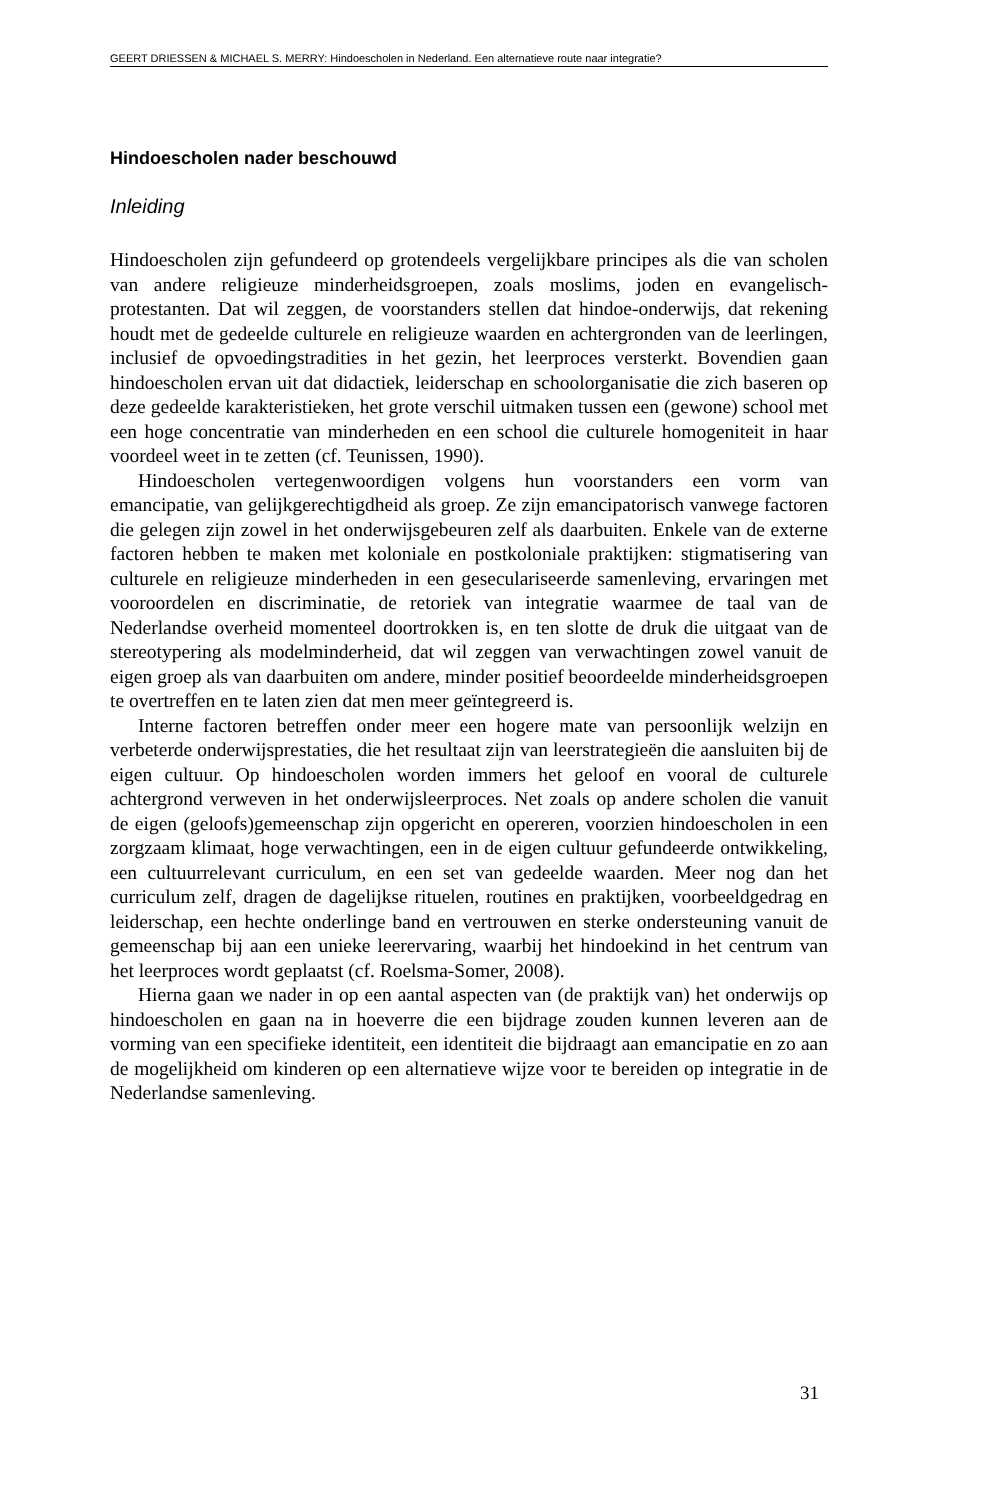GEERT DRIESSEN & MICHAEL S. MERRY: Hindoescholen in Nederland. Een alternatieve route naar integratie?
Hindoescholen nader beschouwd
Inleiding
Hindoescholen zijn gefundeerd op grotendeels vergelijkbare principes als die van scholen van andere religieuze minderheidsgroepen, zoals moslims, joden en evangelisch-protestanten. Dat wil zeggen, de voorstanders stellen dat hindoe-onderwijs, dat rekening houdt met de gedeelde culturele en religieuze waarden en achtergronden van de leerlingen, inclusief de opvoedingstradities in het gezin, het leerproces versterkt. Bovendien gaan hindoescholen ervan uit dat didactiek, leiderschap en schoolorganisatie die zich baseren op deze gedeelde karakteristieken, het grote verschil uitmaken tussen een (gewone) school met een hoge concentratie van minderheden en een school die culturele homogeniteit in haar voordeel weet in te zetten (cf. Teunissen, 1990).
Hindoescholen vertegenwoordigen volgens hun voorstanders een vorm van emancipatie, van gelijkgerechtigdheid als groep. Ze zijn emancipatorisch vanwege factoren die gelegen zijn zowel in het onderwijsgebeuren zelf als daarbuiten. Enkele van de externe factoren hebben te maken met koloniale en postkoloniale praktijken: stigmatisering van culturele en religieuze minderheden in een geseculariseerde samenleving, ervaringen met vooroordelen en discriminatie, de retoriek van integratie waarmee de taal van de Nederlandse overheid momenteel doortrokken is, en ten slotte de druk die uitgaat van de stereotypering als modelminderheid, dat wil zeggen van verwachtingen zowel vanuit de eigen groep als van daarbuiten om andere, minder positief beoordeelde minderheidsgroepen te overtreffen en te laten zien dat men meer geïntegreerd is.
Interne factoren betreffen onder meer een hogere mate van persoonlijk welzijn en verbeterde onderwijsprestaties, die het resultaat zijn van leerstrategieën die aansluiten bij de eigen cultuur. Op hindoescholen worden immers het geloof en vooral de culturele achtergrond verweven in het onderwijsleerproces. Net zoals op andere scholen die vanuit de eigen (geloofs)gemeenschap zijn opgericht en opereren, voorzien hindoescholen in een zorgzaam klimaat, hoge verwachtingen, een in de eigen cultuur gefundeerde ontwikkeling, een cultuurrelevant curriculum, en een set van gedeelde waarden. Meer nog dan het curriculum zelf, dragen de dagelijkse rituelen, routines en praktijken, voorbeeldgedrag en leiderschap, een hechte onderlinge band en vertrouwen en sterke ondersteuning vanuit de gemeenschap bij aan een unieke leerervaring, waarbij het hindoekind in het centrum van het leerproces wordt geplaatst (cf. Roelsma-Somer, 2008).
Hierna gaan we nader in op een aantal aspecten van (de praktijk van) het onderwijs op hindoescholen en gaan na in hoeverre die een bijdrage zouden kunnen leveren aan de vorming van een specifieke identiteit, een identiteit die bijdraagt aan emancipatie en zo aan de mogelijkheid om kinderen op een alternatieve wijze voor te bereiden op integratie in de Nederlandse samenleving.
31